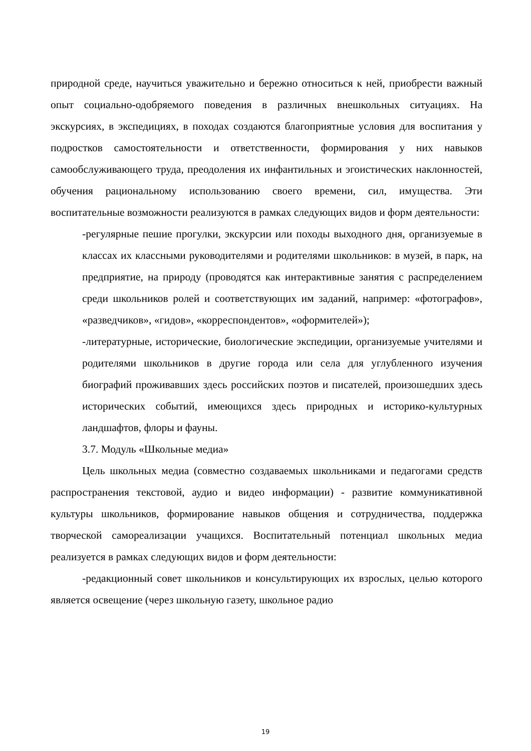природной среде, научиться уважительно и бережно относиться к ней, приобрести важный опыт социально-одобряемого поведения в различных внешкольных ситуациях. На экскурсиях, в экспедициях, в походах создаются благоприятные условия для воспитания у подростков самостоятельности и ответственности, формирования у них навыков самообслуживающего труда, преодоления их инфантильных и эгоистических наклонностей, обучения рациональному использованию своего времени, сил, имущества. Эти воспитательные возможности реализуются в рамках следующих видов и форм деятельности:
-регулярные пешие прогулки, экскурсии или походы выходного дня, организуемые в классах их классными руководителями и родителями школьников: в музей, в парк, на предприятие, на природу (проводятся как интерактивные занятия с распределением среди школьников ролей и соответствующих им заданий, например: «фотографов», «разведчиков», «гидов», «корреспондентов», «оформителей»);
-литературные, исторические, биологические экспедиции, организуемые учителями и родителями школьников в другие города или села для углубленного изучения биографий проживавших здесь российских поэтов и писателей, произошедших здесь исторических событий, имеющихся здесь природных и историко-культурных ландшафтов, флоры и фауны.
3.7. Модуль «Школьные медиа»
Цель школьных медиа (совместно создаваемых школьниками и педагогами средств распространения текстовой, аудио и видео информации) - развитие коммуникативной культуры школьников, формирование навыков общения и сотрудничества, поддержка творческой самореализации учащихся. Воспитательный потенциал школьных медиа реализуется в рамках следующих видов и форм деятельности:
-редакционный совет школьников и консультирующих их взрослых, целью которого является освещение (через школьную газету, школьное радио
19